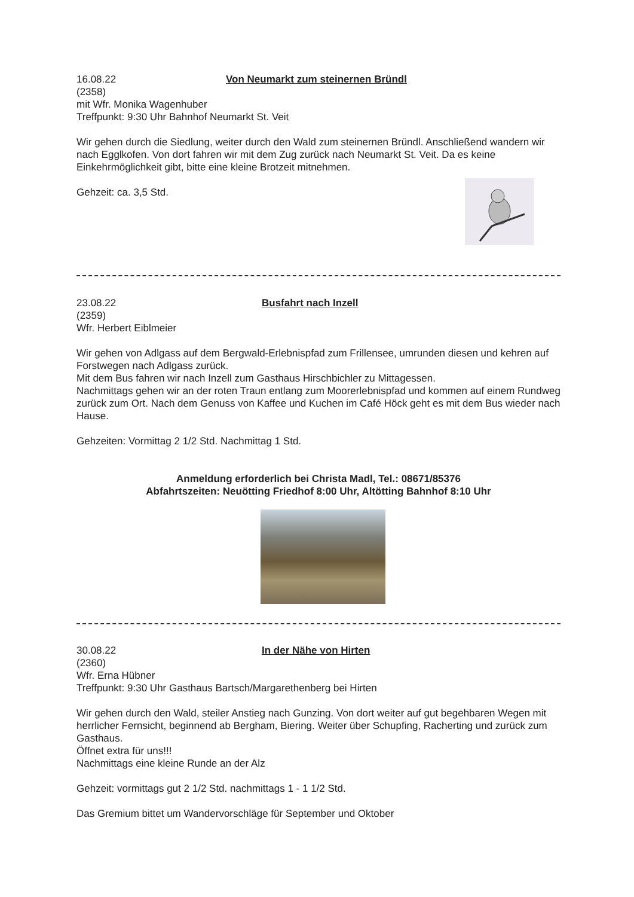16.08.22 Von Neumarkt zum steinernen Bründl
(2358)
mit Wfr. Monika Wagenhuber
Treffpunkt: 9:30 Uhr Bahnhof Neumarkt St. Veit
Wir gehen durch die Siedlung, weiter durch den Wald zum steinernen Bründl. Anschließend wandern wir nach Egglkofen. Von dort fahren wir mit dem Zug zurück nach Neumarkt St. Veit. Da es keine Einkehrmöglichkeit gibt, bitte eine kleine Brotzeit mitnehmen.
Gehzeit: ca. 3,5 Std.
23.08.22 Busfahrt nach Inzell
(2359)
Wfr. Herbert Eiblmeier
Wir gehen von Adlgass auf dem Bergwald-Erlebnispfad zum Frillensee, umrunden diesen und kehren auf Forstwegen nach Adlgass zurück.
Mit dem Bus fahren wir nach Inzell zum Gasthaus Hirschbichler zu Mittagessen.
Nachmittags gehen wir an der roten Traun entlang zum Moorerlebnispfad und kommen auf einem Rundweg zurück zum Ort. Nach dem Genuss von Kaffee und Kuchen im Café Höck geht es mit dem Bus wieder nach Hause.
Gehzeiten: Vormittag 2 1/2 Std. Nachmittag 1 Std.
Anmeldung erforderlich bei Christa Madl, Tel.: 08671/85376
Abfahrtszeiten: Neuötting Friedhof 8:00 Uhr, Altötting Bahnhof 8:10 Uhr
30.08.22 In der Nähe von Hirten
(2360)
Wfr. Erna Hübner
Treffpunkt: 9:30 Uhr Gasthaus Bartsch/Margarethenberg bei Hirten
Wir gehen durch den Wald, steiler Anstieg nach Gunzing. Von dort weiter auf gut begehbaren Wegen mit herrlicher Fernsicht, beginnend ab Bergham, Biering. Weiter über Schupfing, Racherting und zurück zum Gasthaus.
Öffnet extra für uns!!!
Nachmittags eine kleine Runde an der Alz
Gehzeit: vormittags gut 2 1/2 Std. nachmittags 1 - 1 1/2 Std.
Das Gremium bittet um Wandervorschläge für September und Oktober